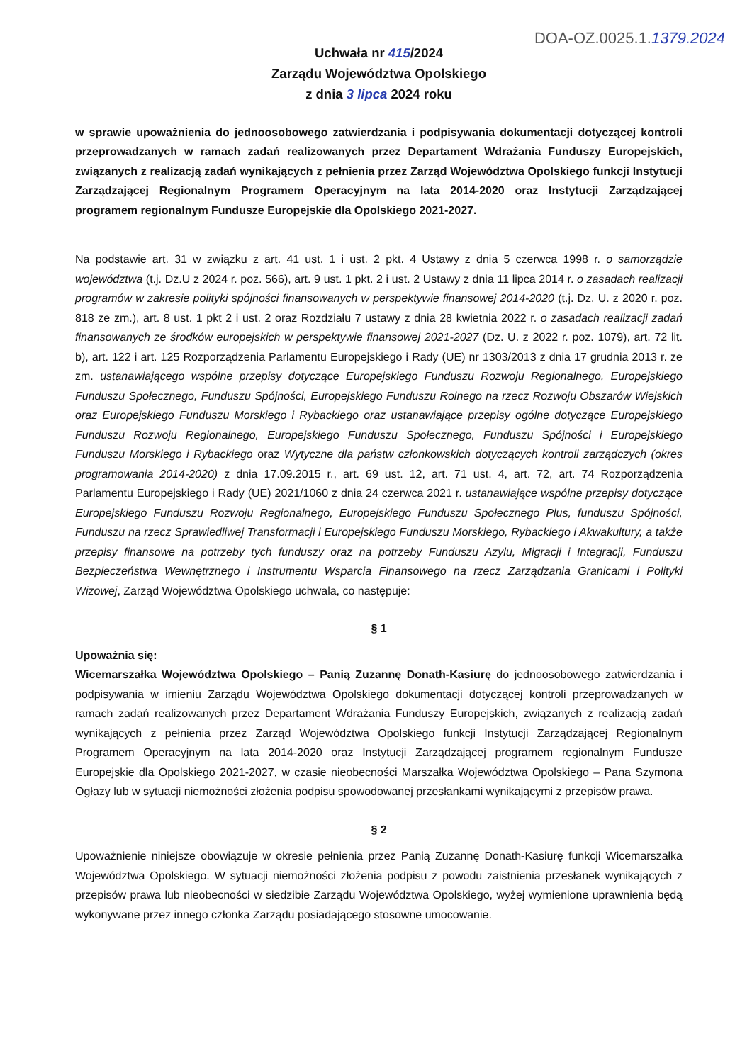DOA-OZ.0025.1.1379.2024
Uchwała nr 415/2024
Zarządu Województwa Opolskiego
z dnia 3 lipca 2024 roku
w sprawie upoważnienia do jednoosobowego zatwierdzania i podpisywania dokumentacji dotyczącej kontroli przeprowadzanych w ramach zadań realizowanych przez Departament Wdrażania Funduszy Europejskich, związanych z realizacją zadań wynikających z pełnienia przez Zarząd Województwa Opolskiego funkcji Instytucji Zarządzającej Regionalnym Programem Operacyjnym na lata 2014-2020 oraz Instytucji Zarządzającej programem regionalnym Fundusze Europejskie dla Opolskiego 2021-2027.
Na podstawie art. 31 w związku z art. 41 ust. 1 i ust. 2 pkt. 4 Ustawy z dnia 5 czerwca 1998 r. o samorządzie województwa (t.j. Dz.U z 2024 r. poz. 566), art. 9 ust. 1 pkt. 2 i ust. 2 Ustawy z dnia 11 lipca 2014 r. o zasadach realizacji programów w zakresie polityki spójności finansowanych w perspektywie finansowej 2014-2020 (t.j. Dz. U. z 2020 r. poz. 818 ze zm.), art. 8 ust. 1 pkt 2 i ust. 2 oraz Rozdziału 7 ustawy z dnia 28 kwietnia 2022 r. o zasadach realizacji zadań finansowanych ze środków europejskich w perspektywie finansowej 2021-2027 (Dz. U. z 2022 r. poz. 1079), art. 72 lit. b), art. 122 i art. 125 Rozporządzenia Parlamentu Europejskiego i Rady (UE) nr 1303/2013 z dnia 17 grudnia 2013 r. ze zm. ustanawiającego wspólne przepisy dotyczące Europejskiego Funduszu Rozwoju Regionalnego, Europejskiego Funduszu Społecznego, Funduszu Spójności, Europejskiego Funduszu Rolnego na rzecz Rozwoju Obszarów Wiejskich oraz Europejskiego Funduszu Morskiego i Rybackiego oraz ustanawiające przepisy ogólne dotyczące Europejskiego Funduszu Rozwoju Regionalnego, Europejskiego Funduszu Społecznego, Funduszu Spójności i Europejskiego Funduszu Morskiego i Rybackiego oraz Wytyczne dla państw członkowskich dotyczących kontroli zarządczych (okres programowania 2014-2020) z dnia 17.09.2015 r., art. 69 ust. 12, art. 71 ust. 4, art. 72, art. 74 Rozporządzenia Parlamentu Europejskiego i Rady (UE) 2021/1060 z dnia 24 czerwca 2021 r. ustanawiające wspólne przepisy dotyczące Europejskiego Funduszu Rozwoju Regionalnego, Europejskiego Funduszu Społecznego Plus, funduszu Spójności, Funduszu na rzecz Sprawiedliwej Transformacji i Europejskiego Funduszu Morskiego, Rybackiego i Akwakultury, a także przepisy finansowe na potrzeby tych funduszy oraz na potrzeby Funduszu Azylu, Migracji i Integracji, Funduszu Bezpieczeństwa Wewnętrznego i Instrumentu Wsparcia Finansowego na rzecz Zarządzania Granicami i Polityki Wizowej, Zarząd Województwa Opolskiego uchwala, co następuje:
§ 1
Upoważnia się:
Wicemarszałka Województwa Opolskiego – Panią Zuzannę Donath-Kasiurę do jednoosobowego zatwierdzania i podpisywania w imieniu Zarządu Województwa Opolskiego dokumentacji dotyczącej kontroli przeprowadzanych w ramach zadań realizowanych przez Departament Wdrażania Funduszy Europejskich, związanych z realizacją zadań wynikających z pełnienia przez Zarząd Województwa Opolskiego funkcji Instytucji Zarządzającej Regionalnym Programem Operacyjnym na lata 2014-2020 oraz Instytucji Zarządzającej programem regionalnym Fundusze Europejskie dla Opolskiego 2021-2027, w czasie nieobecności Marszałka Województwa Opolskiego – Pana Szymona Ogłazy lub w sytuacji niemożności złożenia podpisu spowodowanej przesłankami wynikającymi z przepisów prawa.
§ 2
Upoważnienie niniejsze obowiązuje w okresie pełnienia przez Panią Zuzannę Donath-Kasiurę funkcji Wicemarszałka Województwa Opolskiego. W sytuacji niemożności złożenia podpisu z powodu zaistnienia przesłanek wynikających z przepisów prawa lub nieobecności w siedzibie Zarządu Województwa Opolskiego, wyżej wymienione uprawnienia będą wykonywane przez innego członka Zarządu posiadającego stosowne umocowanie.